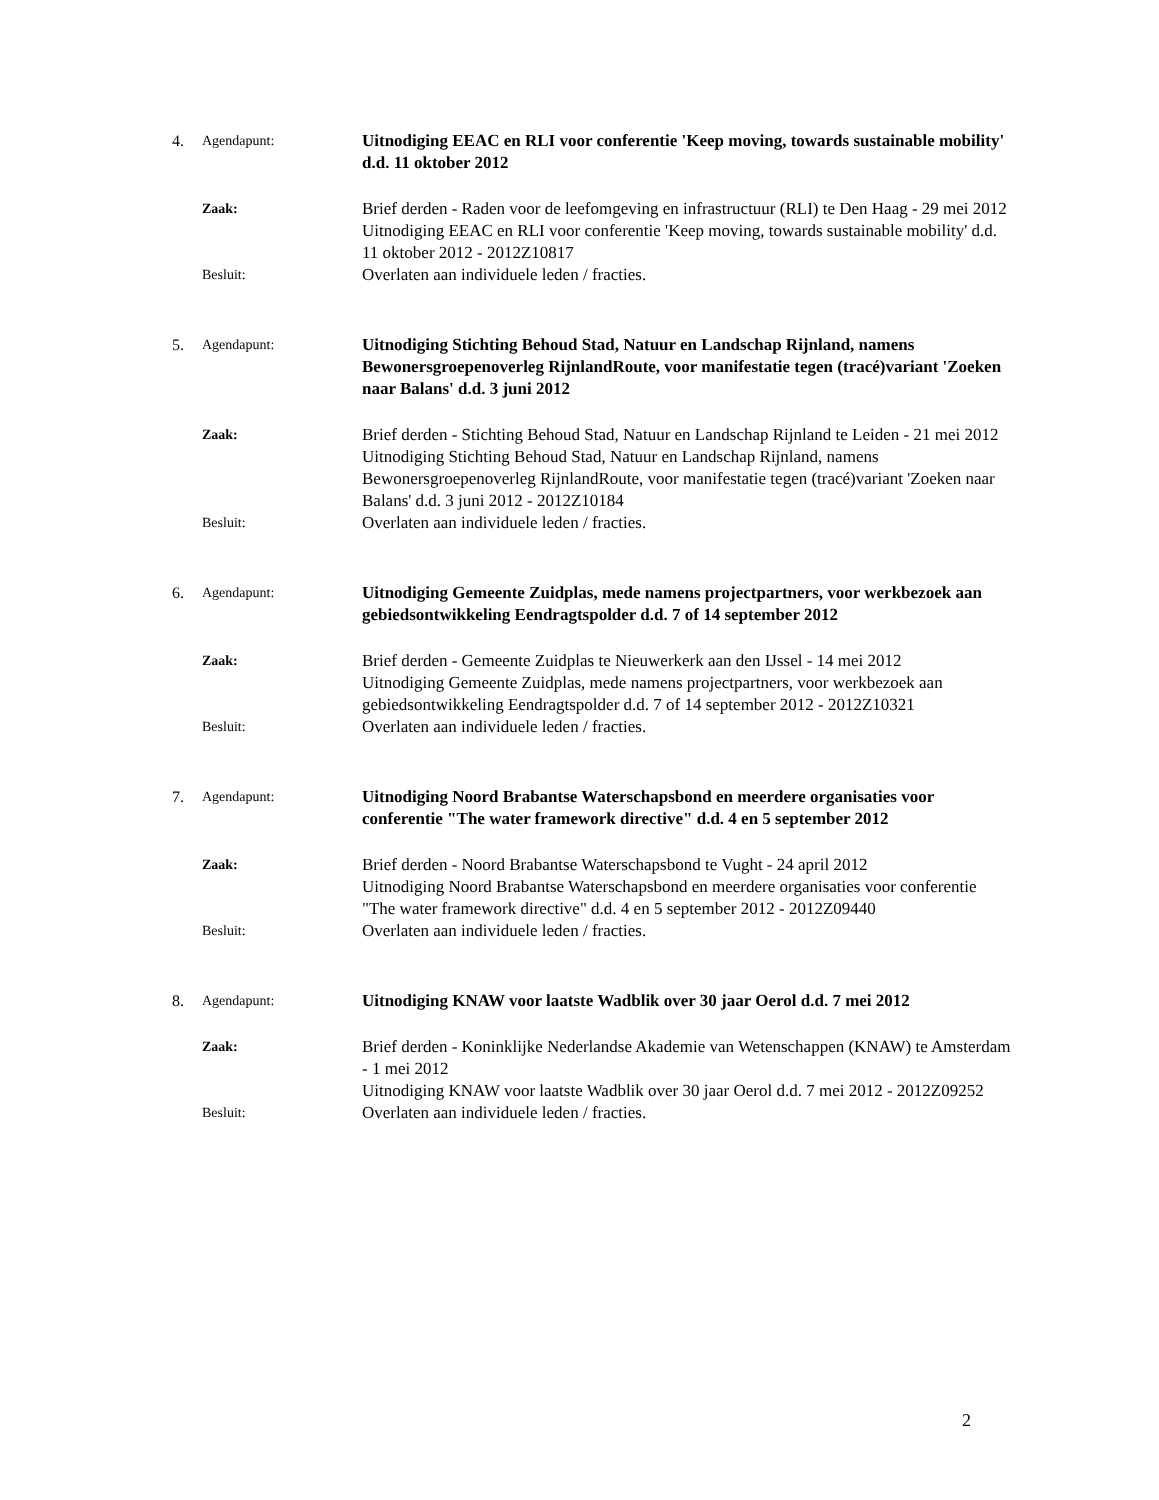4. Agendapunt:
Uitnodiging EEAC en RLI voor conferentie 'Keep moving, towards sustainable mobility' d.d. 11 oktober 2012
Zaak:
Brief derden - Raden voor de leefomgeving en infrastructuur (RLI) te Den Haag - 29 mei 2012
Uitnodiging EEAC en RLI voor conferentie 'Keep moving, towards sustainable mobility' d.d. 11 oktober 2012 - 2012Z10817
Besluit:
Overlaten aan individuele leden / fracties.
5. Agendapunt:
Uitnodiging Stichting Behoud Stad, Natuur en Landschap Rijnland, namens Bewonersgroepenoverleg RijnlandRoute, voor manifestatie tegen (tracé)variant 'Zoeken naar Balans' d.d. 3 juni 2012
Zaak:
Brief derden - Stichting Behoud Stad, Natuur en Landschap Rijnland te Leiden - 21 mei 2012
Uitnodiging Stichting Behoud Stad, Natuur en Landschap Rijnland, namens Bewonersgroepenoverleg RijnlandRoute, voor manifestatie tegen (tracé)variant 'Zoeken naar Balans' d.d. 3 juni 2012 - 2012Z10184
Besluit:
Overlaten aan individuele leden / fracties.
6. Agendapunt:
Uitnodiging Gemeente Zuidplas, mede namens projectpartners, voor werkbezoek aan gebiedsontwikkeling Eendragtspolder d.d. 7 of 14 september 2012
Zaak:
Brief derden - Gemeente Zuidplas te Nieuwerkerk aan den IJssel - 14 mei 2012
Uitnodiging Gemeente Zuidplas, mede namens projectpartners, voor werkbezoek aan gebiedsontwikkeling Eendragtspolder d.d. 7 of 14 september 2012 - 2012Z10321
Besluit:
Overlaten aan individuele leden / fracties.
7. Agendapunt:
Uitnodiging Noord Brabantse Waterschapsbond en meerdere organisaties voor conferentie "The water framework directive" d.d. 4 en 5 september 2012
Zaak:
Brief derden - Noord Brabantse Waterschapsbond te Vught - 24 april 2012
Uitnodiging Noord Brabantse Waterschapsbond en meerdere organisaties voor conferentie "The water framework directive" d.d. 4 en 5 september 2012 - 2012Z09440
Besluit:
Overlaten aan individuele leden / fracties.
8. Agendapunt:
Uitnodiging KNAW voor laatste Wadblik over 30 jaar Oerol d.d. 7 mei 2012
Zaak:
Brief derden - Koninklijke Nederlandse Akademie van Wetenschappen (KNAW) te Amsterdam - 1 mei 2012
Uitnodiging KNAW voor laatste Wadblik over 30 jaar Oerol d.d. 7 mei 2012 - 2012Z09252
Besluit:
Overlaten aan individuele leden / fracties.
2